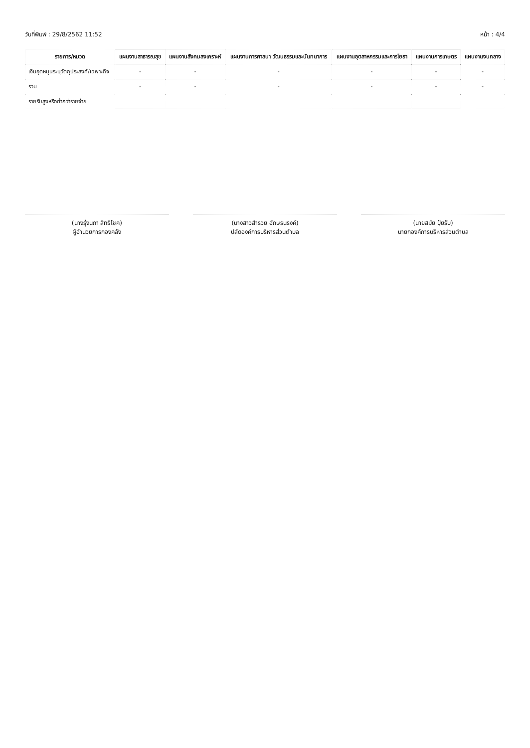วันที่พิมพ์ : 29/8/2562 11:52 หน้า : 4/4
| รายการ/หมวด | แผนงานสาธารณสุข | แผนงานสังคมสงเคราะห์ | แผนงานการศาสนา วัฒนธรรมและนันทนาการ | แผนงานอุตสาหกรรมและการโยธา | แผนงานการเกษตร | แผนงานงบกลาง |
| --- | --- | --- | --- | --- | --- | --- |
| เงินอุดหนุนระบุวัตถุประสงค์/เฉพาะกิจ | - | - | - | - | - | - |
| รวม | - | - | - | - | - | - |
| รายรับสูงหรือต่ำกว่ารายจ่าย | | | | | | |
(นางรุ่งนภา สิทธิโชค)
ผู้อำนวยการกองคลัง
(นางสาวสำรวย อักษรนรงค์)
ปลัดองค์การบริหารส่วนตำบล
(นายสมัย ปุ้ยรับ)
นายกองค์การบริหารส่วนตำบล